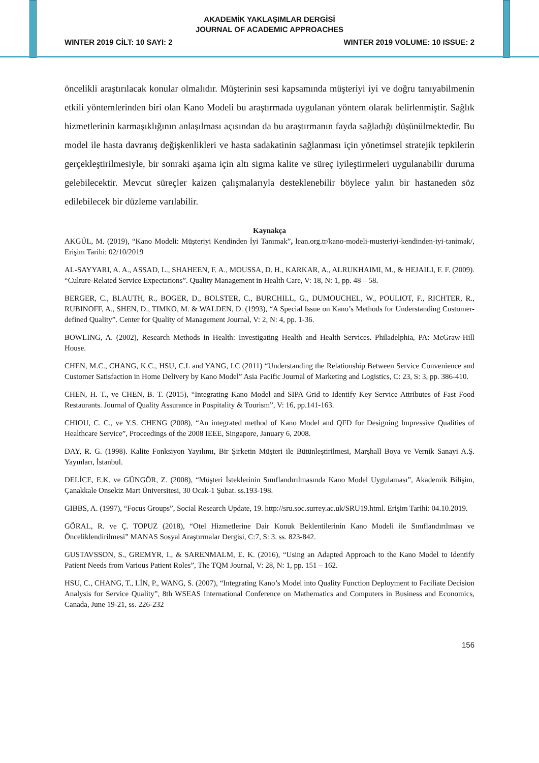AKADEMİK YAKLAŞIMLAR DERGİSİ
JOURNAL OF ACADEMIC APPROACHES
WINTER 2019 CİLT: 10 SAYI: 2 WINTER 2019 VOLUME: 10 ISSUE: 2
öncelikli araştırılacak konular olmalıdır. Müşterinin sesi kapsamında müşteriyi iyi ve doğru tanıyabilmenin etkili yöntemlerinden biri olan Kano Modeli bu araştırmada uygulanan yöntem olarak belirlenmiştir. Sağlık hizmetlerinin karmaşıklığının anlaşılması açısından da bu araştırmanın fayda sağladığı düşünülmektedir. Bu model ile hasta davranış değişkenlikleri ve hasta sadakatinin sağlanması için yönetimsel stratejik tepkilerin gerçekleştirilmesiyle, bir sonraki aşama için altı sigma kalite ve süreç iyileştirmeleri uygulanabilir duruma gelebilecektir. Mevcut süreçler kaizen çalışmalarıyla desteklenebilir böylece yalın bir hastaneden söz edilebilecek bir düzleme varılabilir.
Kaynakça
AKGÜL, M. (2019), “Kano Modeli: Müşteriyi Kendinden İyi Tanımak”, lean.org.tr/kano-modeli-musteriyi-kendinden-iyi-tanimak/, Erişim Tarihi: 02/10/2019
AL-SAYYARI, A. A., ASSAD, L., SHAHEEN, F. A., MOUSSA, D. H., KARKAR, A., ALRUKHAIMI, M., & HEJAILI, F. F. (2009). “Culture-Related Service Expectations”. Quality Management in Health Care, V: 18, N: 1, pp. 48 – 58.
BERGER, C., BLAUTH, R., BOGER, D., BOLSTER, C., BURCHILL, G., DUMOUCHEL, W., POULIOT, F., RICHTER, R., RUBINOFF, A., SHEN, D., TIMKO, M. & WALDEN, D. (1993), “A Special Issue on Kano’s Methods for Understanding Customer-defined Quality”. Center for Quality of Management Journal, V: 2, N: 4, pp. 1-36.
BOWLING, A. (2002), Research Methods in Health: Investigating Health and Health Services. Philadelphia, PA: McGraw-Hill House.
CHEN, M.C., CHANG, K.C., HSU, C.L and YANG, I.C (2011) “Understanding the Relationship Between Service Convenience and Customer Satisfaction in Home Delivery by Kano Model” Asia Pacific Journal of Marketing and Logistics, C: 23, S: 3, pp. 386-410.
CHEN, H. T., ve CHEN, B. T. (2015), “Integrating Kano Model and SIPA Grid to Identify Key Service Attributes of Fast Food Restaurants. Journal of Quality Assurance in Pospitality & Tourism”, V: 16, pp.141-163.
CHIOU, C. C., ve Y.S. CHENG (2008), “An integrated method of Kano Model and QFD for Designing Impressive Qualities of Healthcare Service”, Proceedings of the 2008 IEEE, Singapore, January 6, 2008.
DAY, R. G. (1998). Kalite Fonksiyon Yayılımı, Bir Şirketin Müşteri ile Bütünleştirilmesi, Marşhall Boya ve Vernik Sanayi A.Ş. Yayınları, İstanbul.
DELİCE, E.K. ve GÜNGÖR, Z. (2008), “Müşteri İsteklerinin Sınıflandırılmasında Kano Model Uygulaması”, Akademik Bilişim, Çanakkale Onsekiz Mart Üniversitesi, 30 Ocak-1 Şubat. ss.193-198.
GIBBS, A. (1997), “Focus Groups”, Social Research Update, 19. http://sru.soc.surrey.ac.uk/SRU19.html. Erişim Tarihi: 04.10.2019.
GÖRAL, R. ve Ç. TOPUZ (2018), “Otel Hizmetlerine Dair Konuk Beklentilerinin Kano Modeli ile Sınıflandırılması ve Önceliklendirilmesi” MANAS Sosyal Araştırmalar Dergisi, C:7, S: 3. ss. 823-842.
GUSTAVSSON, S., GREMYR, I., & SARENMALM, E. K. (2016), “Using an Adapted Approach to the Kano Model to Identify Patient Needs from Various Patient Roles”, The TQM Journal, V: 28, N: 1, pp. 151 – 162.
HSU, C., CHANG, T., LİN, P., WANG, S. (2007), “Integrating Kano’s Model into Quality Function Deployment to Faciliate Decision Analysis for Service Quality”, 8th WSEAS International Conference on Mathematics and Computers in Business and Economics, Canada, June 19-21, ss. 226-232
156